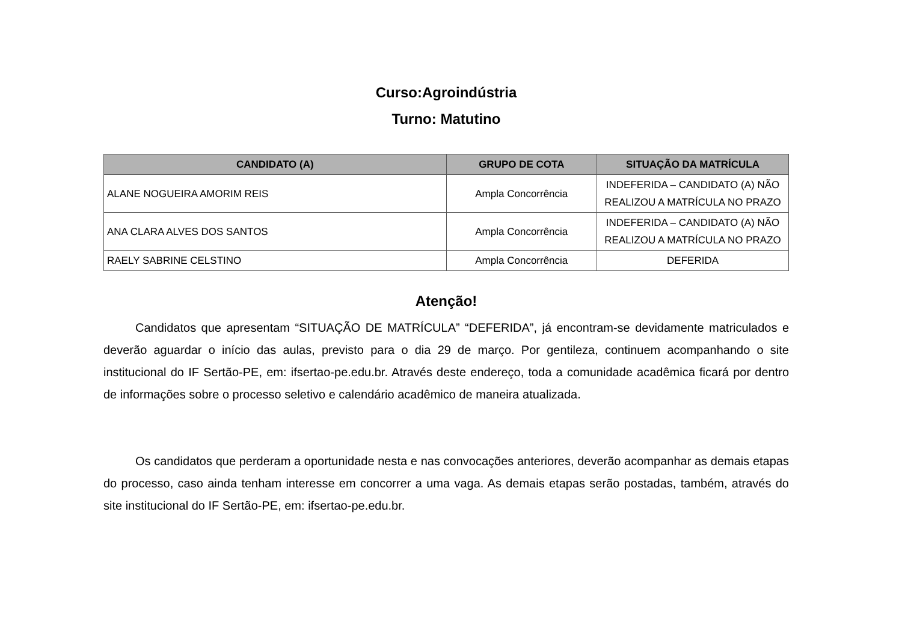Curso:Agroindústria
Turno: Matutino
| CANDIDATO (A) | GRUPO DE COTA | SITUAÇÃO DA MATRÍCULA |
| --- | --- | --- |
| ALANE NOGUEIRA AMORIM REIS | Ampla Concorrência | INDEFERIDA – CANDIDATO (A) NÃO REALIZOU A MATRÍCULA NO PRAZO |
| ANA CLARA ALVES DOS SANTOS | Ampla Concorrência | INDEFERIDA – CANDIDATO (A) NÃO REALIZOU A MATRÍCULA NO PRAZO |
| RAELY SABRINE CELSTINO | Ampla Concorrência | DEFERIDA |
Atenção!
Candidatos que apresentam “SITUAÇÃO DE MATRÍCULA” “DEFERIDA”, já encontram-se devidamente matriculados e deverão aguardar o início das aulas, previsto para o dia 29 de março. Por gentileza, continuem acompanhando o site institucional do IF Sertão-PE, em: ifsertao-pe.edu.br. Através deste endereço, toda a comunidade acadêmica ficará por dentro de informações sobre o processo seletivo e calendário acadêmico de maneira atualizada.
Os candidatos que perderam a oportunidade nesta e nas convocações anteriores, deverão acompanhar as demais etapas do processo, caso ainda tenham interesse em concorrer a uma vaga. As demais etapas serão postadas, também, através do site institucional do IF Sertão-PE, em: ifsertao-pe.edu.br.